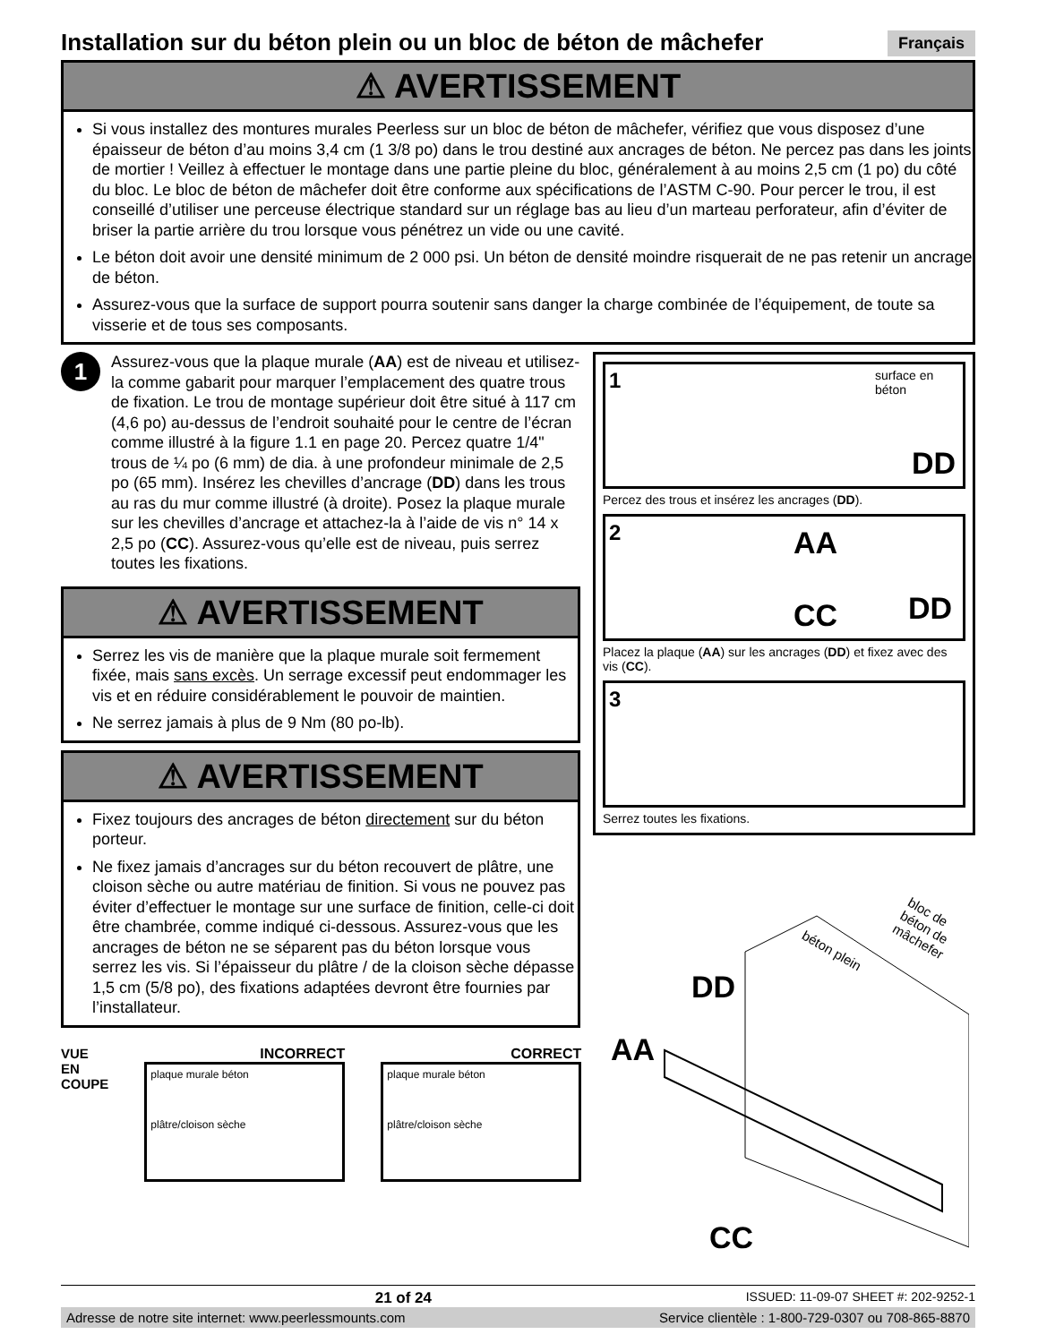Installation sur du béton plein ou un bloc de béton de mâchefer
Français
⚠ AVERTISSEMENT
Si vous installez des montures murales Peerless sur un bloc de béton de mâchefer, vérifiez que vous disposez d’une épaisseur de béton d’au moins 3,4 cm (1 3/8 po) dans le trou destiné aux ancrages de béton. Ne percez pas dans les joints de mortier ! Veillez à effectuer le montage dans une partie pleine du bloc, généralement à au moins 2,5 cm (1 po) du côté du bloc. Le bloc de béton de mâchefer doit être conforme aux spécifications de l’ASTM C-90. Pour percer le trou, il est conseillé d’utiliser une perceuse électrique standard sur un réglage bas au lieu d’un marteau perforateur, afin d’éviter de briser la partie arrière du trou lorsque vous pénétrez un vide ou une cavité.
Le béton doit avoir une densité minimum de 2 000 psi. Un béton de densité moindre risquerait de ne pas retenir un ancrage de béton.
Assurez-vous que la surface de support pourra soutenir sans danger la charge combinée de l’équipement, de toute sa visserie et de tous ses composants.
1
Assurez-vous que la plaque murale (AA) est de niveau et utilisez-la comme gabarit pour marquer l’emplacement des quatre trous de fixation. Le trou de montage supérieur doit être situé à 117 cm (4,6 po) au-dessus de l’endroit souhaité pour le centre de l’écran comme illustré à la figure 1.1 en page 20. Percez quatre 1/4" trous de ¼ po (6 mm) de dia. à une profondeur minimale de 2,5 po (65 mm). Insérez les chevilles d’ancrage (DD) dans les trous au ras du mur comme illustré (à droite). Posez la plaque murale sur les chevilles d’ancrage et attachez-la à l’aide de vis n° 14 x 2,5 po (CC). Assurez-vous qu’elle est de niveau, puis serrez toutes les fixations.
⚠ AVERTISSEMENT
Serrez les vis de manière que la plaque murale soit fermement fixée, mais sans excès. Un serrage excessif peut endommager les vis et en réduire considérablement le pouvoir de maintien.
Ne serrez jamais à plus de 9 Nm (80 po-lb).
⚠ AVERTISSEMENT
Fixez toujours des ancrages de béton directement sur du béton porteur.
Ne fixez jamais d’ancrages sur du béton recouvert de plâtre, une cloison sèche ou autre matériau de finition. Si vous ne pouvez pas éviter d’effectuer le montage sur une surface de finition, celle-ci doit être chambrée, comme indiqué ci-dessous. Assurez-vous que les ancrages de béton ne se séparent pas du béton lorsque vous serrez les vis. Si l’épaisseur du plâtre / de la cloison sèche dépasse 1,5 cm (5/8 po), des fixations adaptées devront être fournies par l’installateur.
VUE EN COUPE INCORRECT
plaque murale béton
plâtre/cloison sèche
CORRECT
plaque murale béton
plâtre/cloison sèche
1
surface en béton
DD
Percez des trous et insérez les ancrages (DD).
2
AA
CC DD
Placez la plaque (AA) sur les ancrages (DD) et fixez avec des vis (CC).
3
Serrez toutes les fixations.
béton plein
bloc de béton de mâchefer
DD
AA
CC
21 of 24 ISSUED: 11-09-07 SHEET #: 202-9252-1
Adresse de notre site internet: www.peerlessmounts.com Service clientèle : 1-800-729-0307 ou 708-865-8870